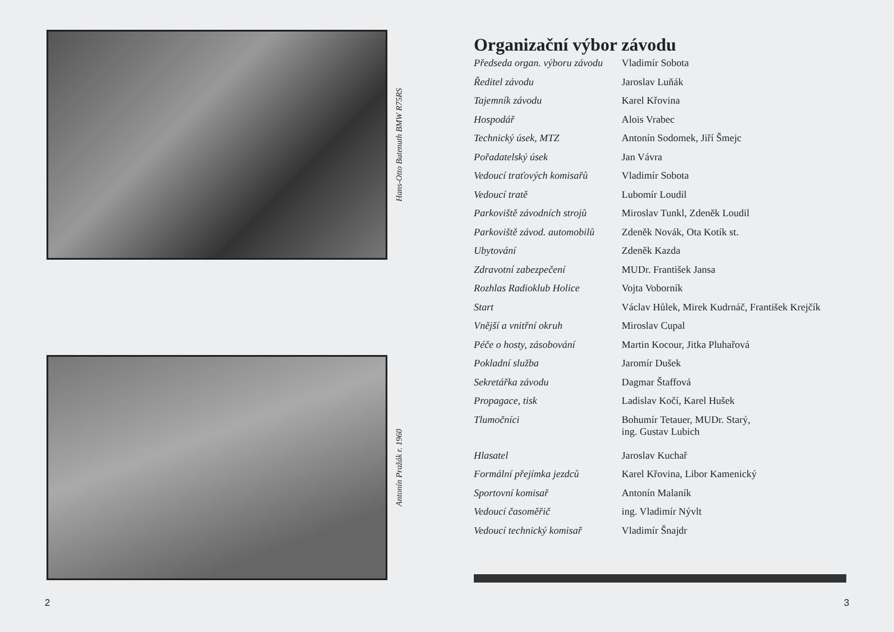Hans-Otto Butenuth BMW R75RS
Antonín Pražák r. 1960
2
Organizační výbor závodu
| Předseda organ. výboru závodu | Vladimír Sobota |
| Ředitel závodu | Jaroslav Luňák |
| Tajemník závodu | Karel Křovina |
| Hospodář | Alois Vrabec |
| Technický úsek, MTZ | Antonín Sodomek, Jiří Šmejc |
| Pořadatelský úsek | Jan Vávra |
| Vedoucí traťových komisařů | Vladimír Sobota |
| Vedoucí tratě | Lubomír Loudil |
| Parkoviště závodních strojů | Miroslav Tunkl, Zdeněk Loudil |
| Parkoviště závod. automobilů | Zdeněk Novák, Ota Kotík st. |
| Ubytování | Zdeněk Kazda |
| Zdravotní zabezpečení | MUDr. František Jansa |
| Rozhlas Radioklub Holice | Vojta Voborník |
| Start | Václav Hůlek, Mirek Kudrnáč, František Krejčík |
| Vnější a vnitřní okruh | Miroslav Cupal |
| Péče o hosty, zásobování | Martin Kocour, Jitka Pluhařová |
| Pokladní služba | Jaromír Dušek |
| Sekretářka závodu | Dagmar Štaffová |
| Propagace, tisk | Ladislav Kočí, Karel Hušek |
| Tlumočníci | Bohumír Tetauer, MUDr. Starý, ing. Gustav Lubich |
| Hlasatel | Jaroslav Kuchař |
| Formální přejímka jezdců | Karel Křovina, Libor Kamenický |
| Sportovní komisař | Antonín Malaník |
| Vedoucí časoměřič | ing. Vladimír Nývlt |
| Vedoucí technický komisař | Vladimír Šnajdr |
3